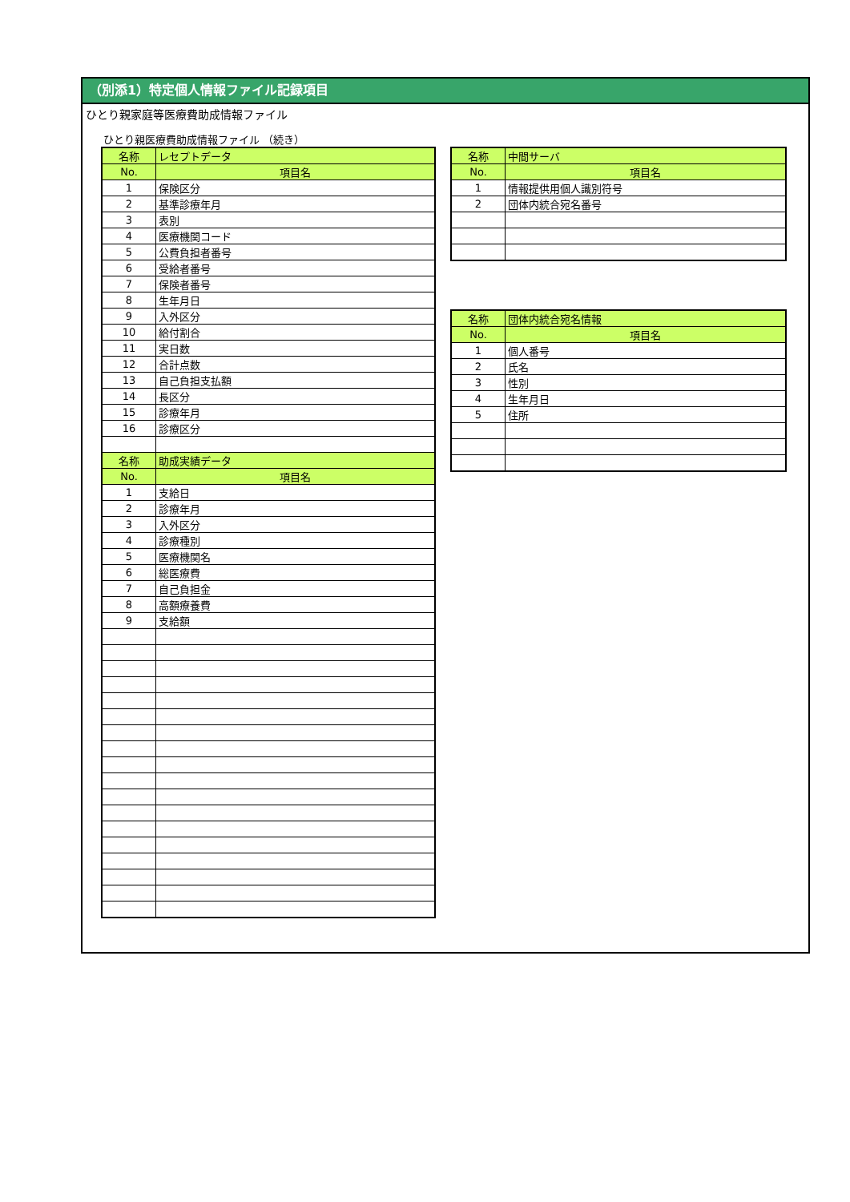（別添1）特定個人情報ファイル記録項目
ひとり親家庭等医療費助成情報ファイル
ひとり親医療費助成情報ファイル （続き）
| 名称 | レセプトデータ |
| --- | --- |
| No. | 項目名 |
| 1 | 保険区分 |
| 2 | 基準診療年月 |
| 3 | 表別 |
| 4 | 医療機関コード |
| 5 | 公費負担者番号 |
| 6 | 受給者番号 |
| 7 | 保険者番号 |
| 8 | 生年月日 |
| 9 | 入外区分 |
| 10 | 給付割合 |
| 11 | 実日数 |
| 12 | 合計点数 |
| 13 | 自己負担支払額 |
| 14 | 長区分 |
| 15 | 診療年月 |
| 16 | 診療区分 |
| 名称 | 助成実績データ |
| No. | 項目名 |
| 1 | 支給日 |
| 2 | 診療年月 |
| 3 | 入外区分 |
| 4 | 診療種別 |
| 5 | 医療機関名 |
| 6 | 総医療費 |
| 7 | 自己負担金 |
| 8 | 高額療養費 |
| 9 | 支給額 |
| 名称 | 中間サーバ |
| --- | --- |
| No. | 項目名 |
| 1 | 情報提供用個人識別符号 |
| 2 | 団体内統合宛名番号 |
| 名称 | 団体内統合宛名情報 |
| --- | --- |
| No. | 項目名 |
| 1 | 個人番号 |
| 2 | 氏名 |
| 3 | 性別 |
| 4 | 生年月日 |
| 5 | 住所 |